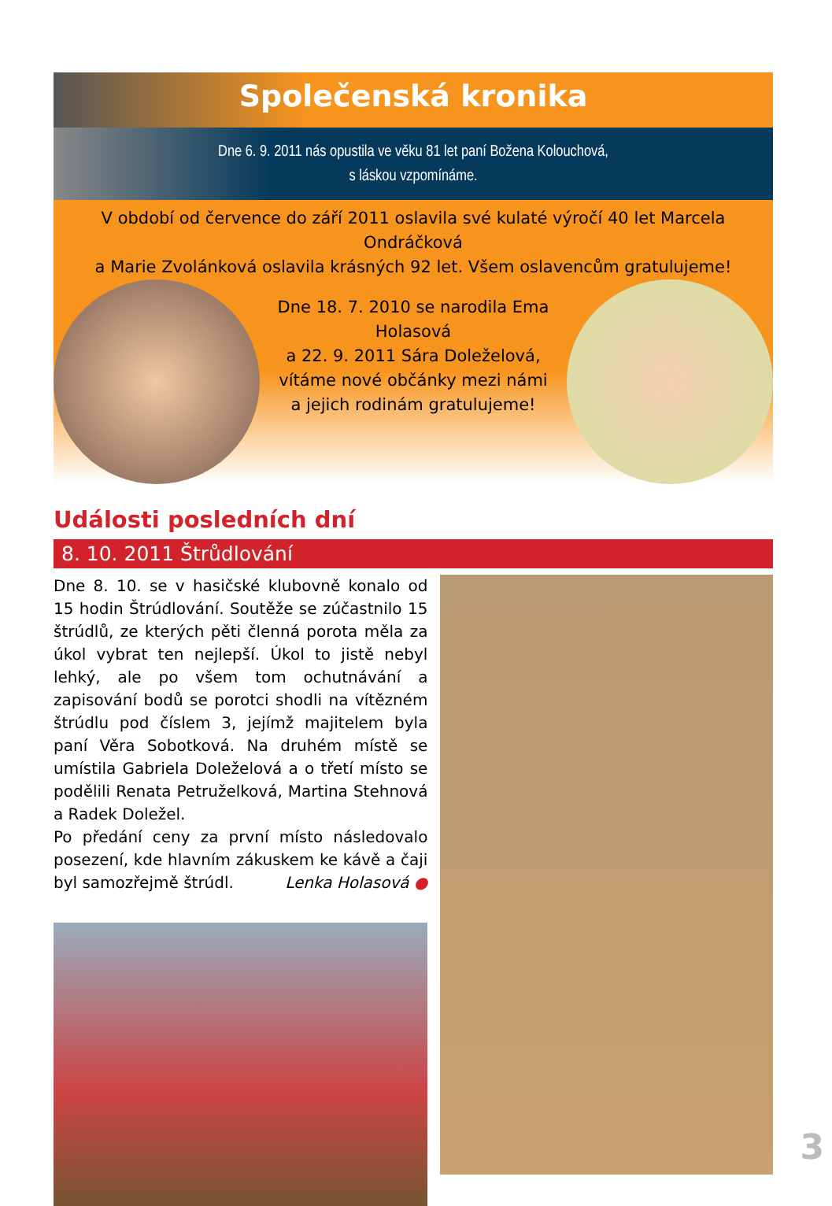Společenská kronika
Dne 6. 9. 2011 nás opustila ve věku 81 let paní Božena Kolouchová,
s láskou vzpomínáme.
V období od července do září 2011 oslavila své kulaté výročí 40 let Marcela Ondráčková
a Marie Zvolánková oslavila krásných 92 let. Všem oslavencům gratulujeme!
Dne 18. 7. 2010 se narodila Ema Holasová
a 22. 9. 2011 Sára Doleželová,
vítáme nové občánky mezi námi
a jejich rodinám gratulujeme!
Události posledních dní
8. 10. 2011 Štrůdlování
Dne 8. 10. se v hasičské klubovně konalo od 15 hodin Štrúdlování. Soutěže se zúčastnilo 15 štrúdlů, ze kterých pěti členná porota měla za úkol vybrat ten nejlepší. Úkol to jistě nebyl lehký, ale po všem tom ochutnávání a zapisování bodů se porotci shodli na vítězném štrúdlu pod číslem 3, jejímž majitelem byla paní Věra Sobotková. Na druhém místě se umístila Gabriela Doleželová a o třetí místo se podělili Renata Petruželková, Martina Stehnová a Radek Doležel.
Po předání ceny za první místo následovalo posezení, kde hlavním zákuskem ke kávě a čaji byl samozřejmě štrúdl. Lenka Holasová ●
3